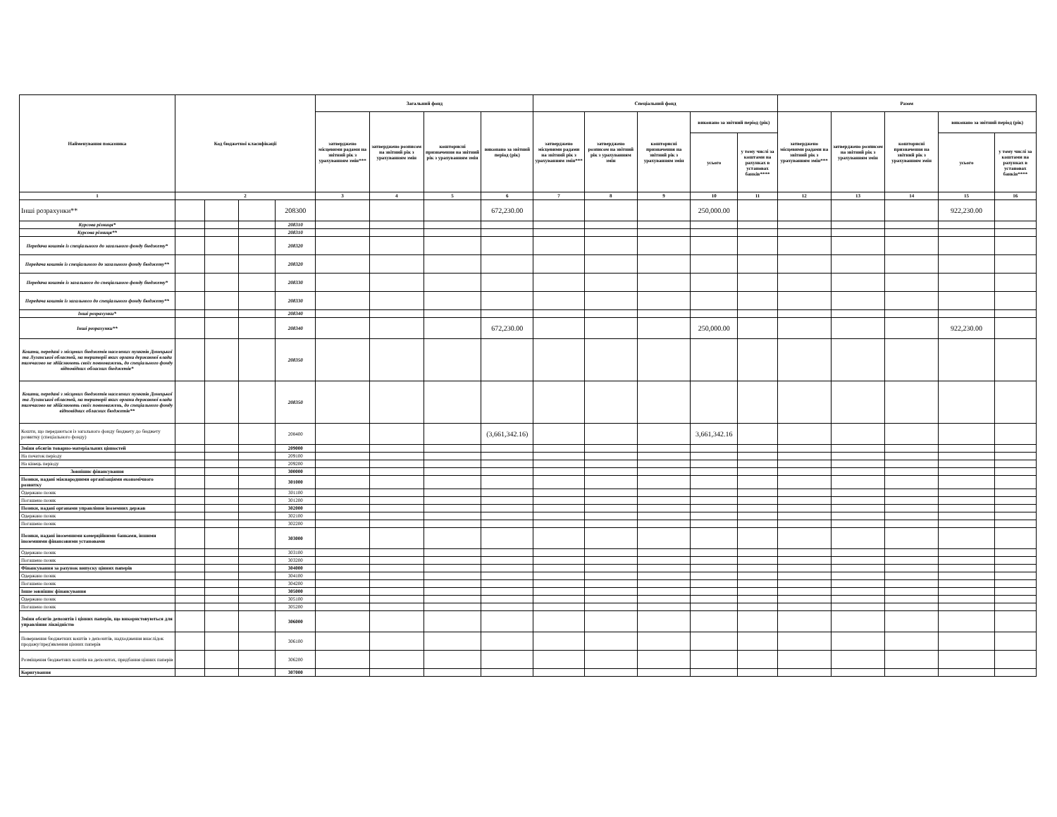| Найменування показника | Код бюджетної класифікації | | | | Загальний фонд | | | | Спеціальний фонд | | | | | Разом | | | | |
| --- | --- | --- | --- | --- | --- | --- | --- | --- | --- | --- | --- | --- | --- | --- | --- | --- | --- | --- |
| | | | | | затверджено місцевими радами на звітний рік з урахуванням змін*** | затверджено розписом на звітний рік з урахуванням змін | кошторисні призначення на звітний рік з урахуванням змін | виконано за звітний період (рік) | затверджено місцевими радами на звітний рік з урахуванням змін*** | затверджено розписом на звітний рік з урахуванням змін | кошторисні призначення на звітний рік з урахуванням змін | виконано за звітний період (рік) | | затверджено місцевими радами на звітний рік з урахуванням змін*** | затверджено розписом на звітний рік з урахуванням змін | кошторисні призначення на звітний рік з урахуванням змін | виконано за звітний період (рік) | |
| | | | | | | | | | | | | усього | у тому числі за коштами на рахунках в установах банків**** | | | | усього | у тому числі за коштами на рахунках в установах банків**** |
| 1 | 2 | | | | 3 | 4 | 5 | 6 | 7 | 8 | 9 | 10 | 11 | 12 | 13 | 14 | 15 | 16 |
| Інші розрахунки** | | | | 208300 | | | | 672,230.00 | | | | 250,000.00 | | | | | 922,230.00 | |
| Курсова різниця* | | | | 208310 | | | | | | | | | | | | | | |
| Курсова різниця** | | | | 208310 | | | | | | | | | | | | | | |
| Передача коштів із спеціального до загального фонду бюджету* | | | | 208320 | | | | | | | | | | | | | | |
| Передача коштів із спеціального до загального фонду бюджету** | | | | 208320 | | | | | | | | | | | | | | |
| Передача коштів із загального до спеціального фонду бюджету* | | | | 208330 | | | | | | | | | | | | | | |
| Передача коштів із загального до спеціального фонду бюджету** | | | | 208330 | | | | | | | | | | | | | | |
| Інші розрахунки* | | | | 208340 | | | | | | | | | | | | | | |
| Інші розрахунки** | | | | 208340 | | | | 672,230.00 | | | | 250,000.00 | | | | | 922,230.00 | |
| Кошти, передані з місцевих бюджетів населених пунктів Донецької та Луганської областей, на території яких органи державної влади тимчасово не здійснюють своїх повноважень, до спеціального фонду відповідних обласних бюджетів* | | | | 208350 | | | | | | | | | | | | | | |
| Кошти, передані з місцевих бюджетів населених пунктів Донецької та Луганської областей, на території яких органи державної влади тимчасово не здійснюють своїх повноважень, до спеціального фонду відповідних обласних бюджетів** | | | | 208350 | | | | | | | | | | | | | | |
| Кошти, що передаються із загального фонду бюджету до бюджету розвитку (спеціального фонду) | | | | 208400 | | | | (3,661,342.16) | | | | 3,661,342.16 | | | | | | |
| Зміни обсягів товарно-матеріальних цінностей | | | | 209000 | | | | | | | | | | | | | | |
| На початок періоду | | | | 209100 | | | | | | | | | | | | | | |
| На кінець періоду | | | | 209200 | | | | | | | | | | | | | | |
| Зовнішнє фінансування | | | | 300000 | | | | | | | | | | | | | | |
| Позики, надані міжнародними організаціями економічного розвитку | | | | 301000 | | | | | | | | | | | | | | |
| Одержано позик | | | | 301100 | | | | | | | | | | | | | | |
| Погашено позик | | | | 301200 | | | | | | | | | | | | | | |
| Позики, надані органами управління іноземних держав | | | | 302000 | | | | | | | | | | | | | | |
| Одержано позик | | | | 302100 | | | | | | | | | | | | | | |
| Погашено позик | | | | 302200 | | | | | | | | | | | | | | |
| Позики, надані іноземними комерційними банками, іншими іноземними фінансовими установами | | | | 303000 | | | | | | | | | | | | | | |
| Одержано позик | | | | 303100 | | | | | | | | | | | | | | |
| Погашено позик | | | | 303200 | | | | | | | | | | | | | | |
| Фінансування за рахунок випуску цінних паперів | | | | 304000 | | | | | | | | | | | | | | |
| Одержано позик | | | | 304100 | | | | | | | | | | | | | | |
| Погашено позик | | | | 304200 | | | | | | | | | | | | | | |
| Інше зовнішнє фінансування | | | | 305000 | | | | | | | | | | | | | | |
| Одержано позик | | | | 305100 | | | | | | | | | | | | | | |
| Погашено позик | | | | 305200 | | | | | | | | | | | | | | |
| Зміни обсягів депозитів і цінних паперів, що використовуються для управління ліквідністю | | | | 306000 | | | | | | | | | | | | | | |
| Повернення бюджетних коштів з депозитів, надходження внаслідок продажу/пред'явлення цінних паперів | | | | 306100 | | | | | | | | | | | | | | |
| Розміщення бюджетних коштів на депозитах, придбання цінних паперів | | | | 306200 | | | | | | | | | | | | | | |
| Коригування | | | | 307000 | | | | | | | | | | | | | | |